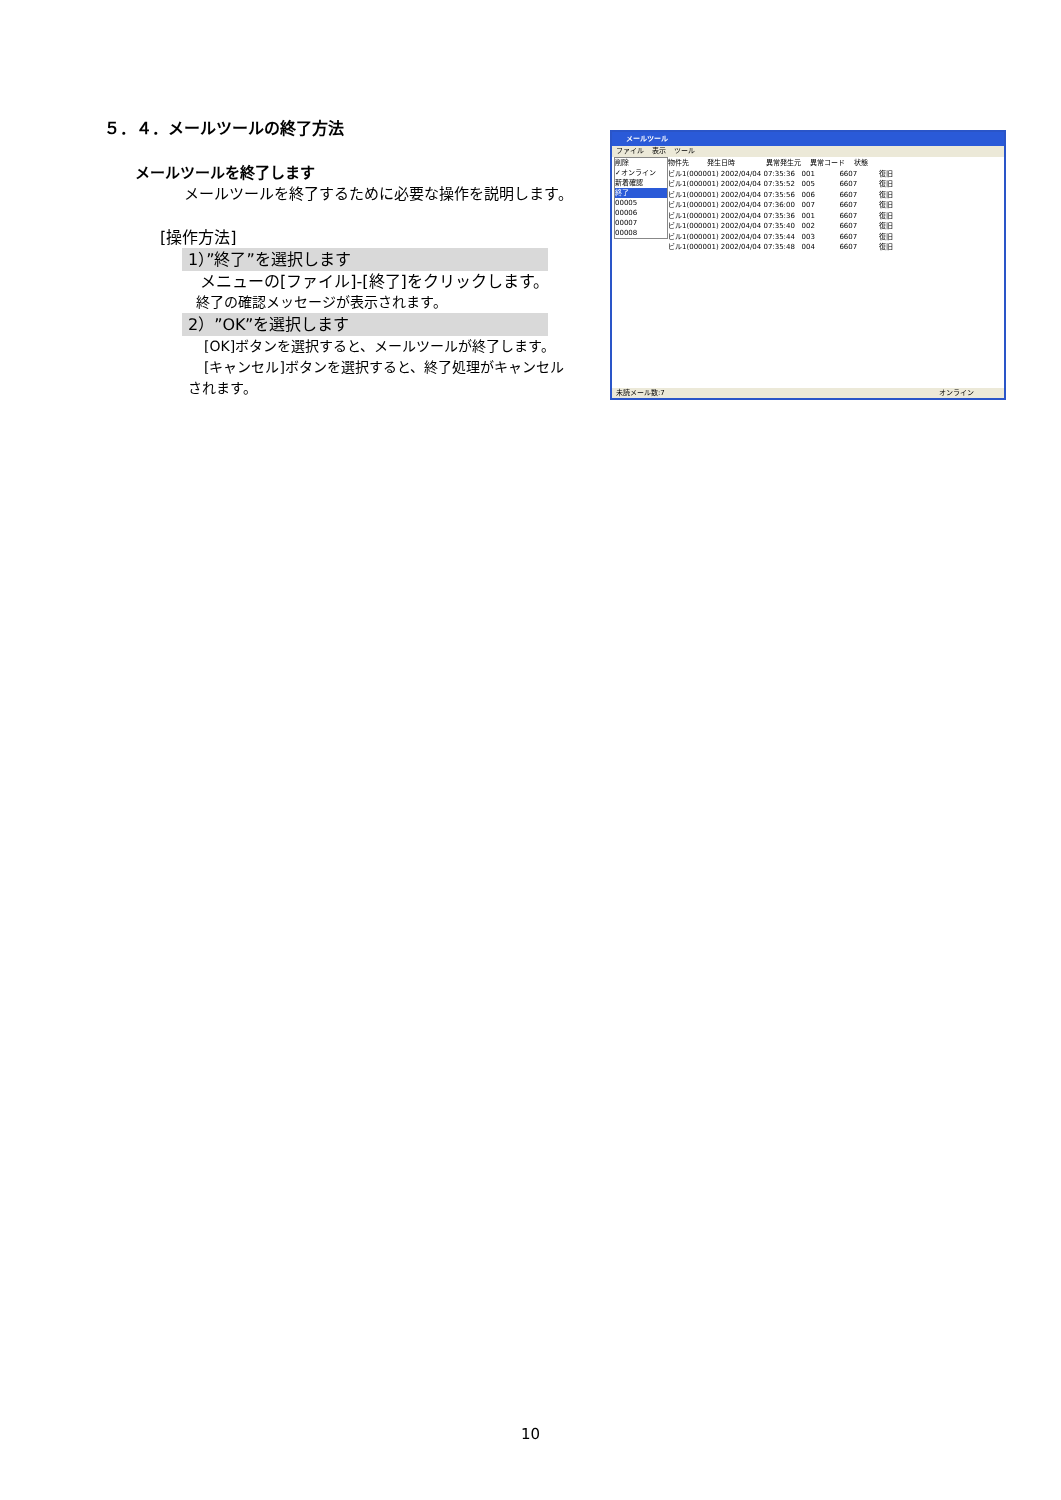５．４．メールツールの終了方法
メールツールを終了します
メールツールを終了するために必要な操作を説明します。
[操作方法]
1）”終了”を選択します
メニューの[ファイル]-[終了]をクリックします。
終了の確認メッセージが表示されます。
2）”OK”を選択します
[OK]ボタンを選択すると、メールツールが終了します。
[キャンセル]ボタンを選択すると、終了処理がキャンセル
されます。
メールツール
ファイル 表示 ツール
物件先 発生日時 異常発生元 異常コード 状態
ビル1(000001) 2002/04/04 07:35:36 001 6607 復旧
ビル1(000001) 2002/04/04 07:35:52 005 6607 復旧
ビル1(000001) 2002/04/04 07:35:56 006 6607 復旧
ビル1(000001) 2002/04/04 07:36:00 007 6607 復旧
ビル1(000001) 2002/04/04 07:35:36 001 6607 復旧
ビル1(000001) 2002/04/04 07:35:40 002 6607 復旧
ビル1(000001) 2002/04/04 07:35:44 003 6607 復旧
ビル1(000001) 2002/04/04 07:35:48 004 6607 復旧
削除
✓オンライン
新着確認
終了
00005
00006
00007
00008
未読メール数:7 オンライン
10